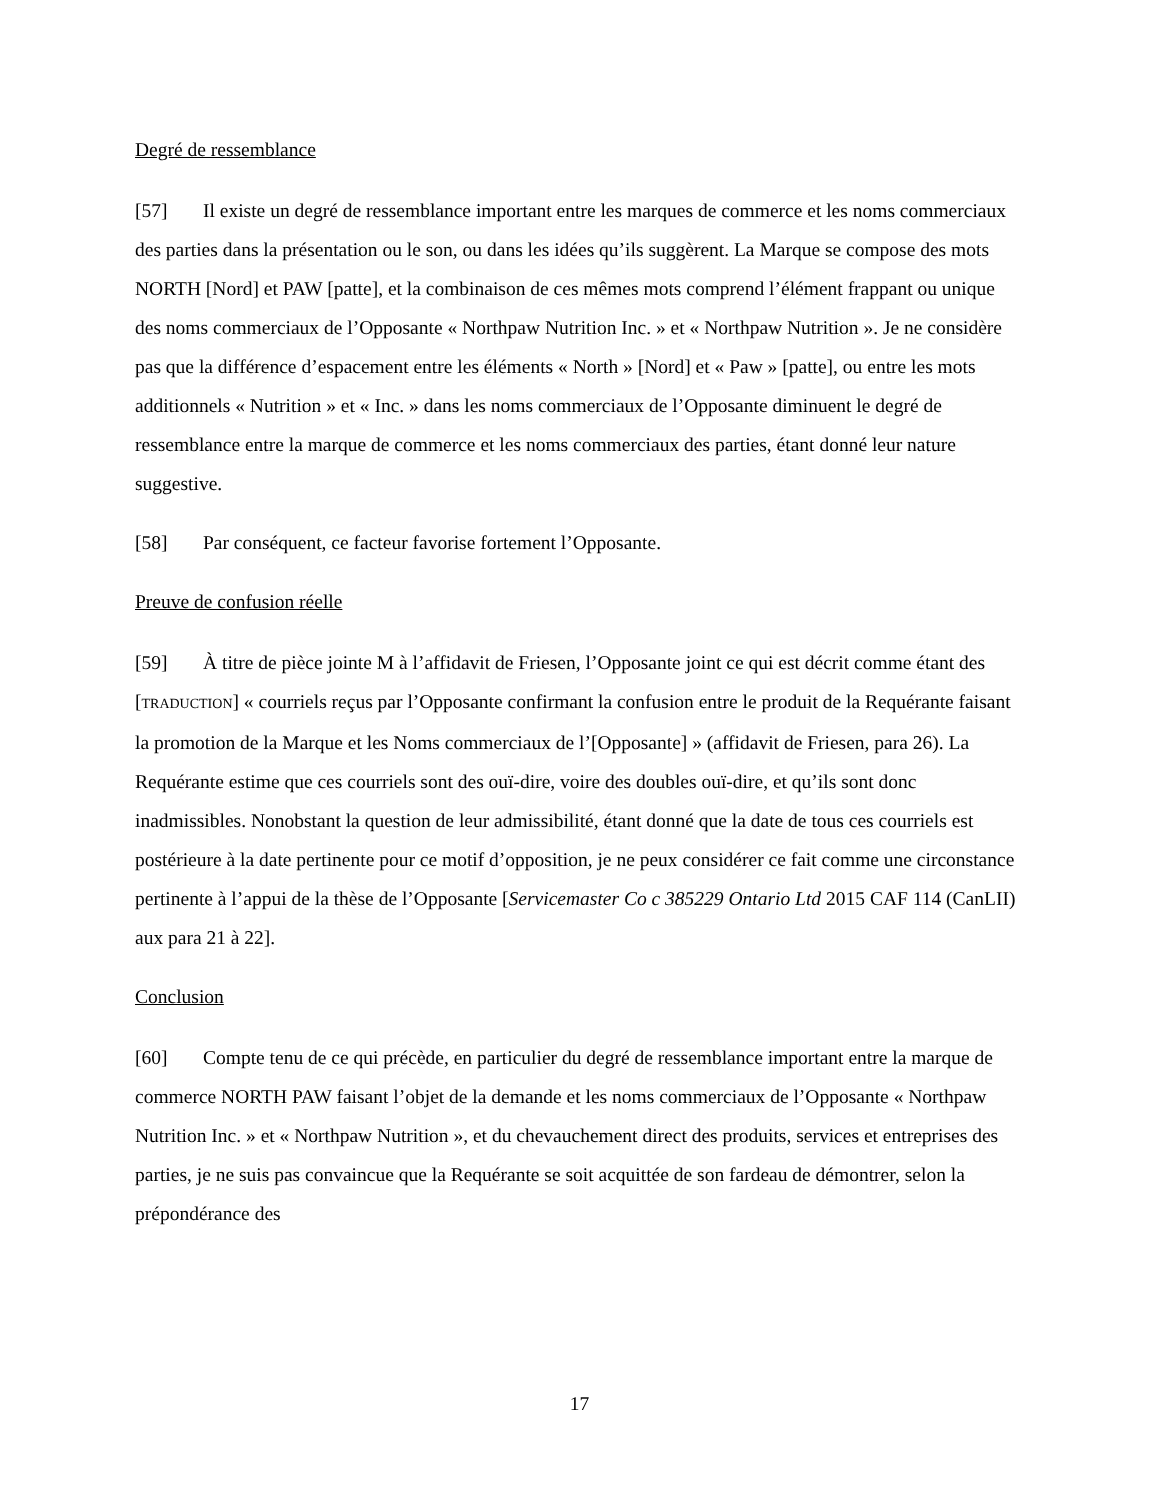Degré de ressemblance
[57] Il existe un degré de ressemblance important entre les marques de commerce et les noms commerciaux des parties dans la présentation ou le son, ou dans les idées qu’ils suggèrent. La Marque se compose des mots NORTH [Nord] et PAW [patte], et la combinaison de ces mêmes mots comprend l’élément frappant ou unique des noms commerciaux de l’Opposante « Northpaw Nutrition Inc. » et « Northpaw Nutrition ». Je ne considère pas que la différence d’espacement entre les éléments « North » [Nord] et « Paw » [patte], ou entre les mots additionnels « Nutrition » et « Inc. » dans les noms commerciaux de l’Opposante diminuent le degré de ressemblance entre la marque de commerce et les noms commerciaux des parties, étant donné leur nature suggestive.
[58] Par conséquent, ce facteur favorise fortement l’Opposante.
Preuve de confusion réelle
[59] À titre de pièce jointe M à l’affidavit de Friesen, l’Opposante joint ce qui est décrit comme étant des [TRADUCTION] « courriels reçus par l’Opposante confirmant la confusion entre le produit de la Requérante faisant la promotion de la Marque et les Noms commerciaux de l’[Opposante] » (affidavit de Friesen, para 26). La Requérante estime que ces courriels sont des ouï-dire, voire des doubles ouï-dire, et qu’ils sont donc inadmissibles. Nonobstant la question de leur admissibilité, étant donné que la date de tous ces courriels est postérieure à la date pertinente pour ce motif d’opposition, je ne peux considérer ce fait comme une circonstance pertinente à l’appui de la thèse de l’Opposante [Servicemaster Co c 385229 Ontario Ltd 2015 CAF 114 (CanLII) aux para 21 à 22].
Conclusion
[60] Compte tenu de ce qui précède, en particulier du degré de ressemblance important entre la marque de commerce NORTH PAW faisant l’objet de la demande et les noms commerciaux de l’Opposante « Northpaw Nutrition Inc. » et « Northpaw Nutrition », et du chevauchement direct des produits, services et entreprises des parties, je ne suis pas convaincue que la Requérante se soit acquittée de son fardeau de démontrer, selon la prépondérance des
17